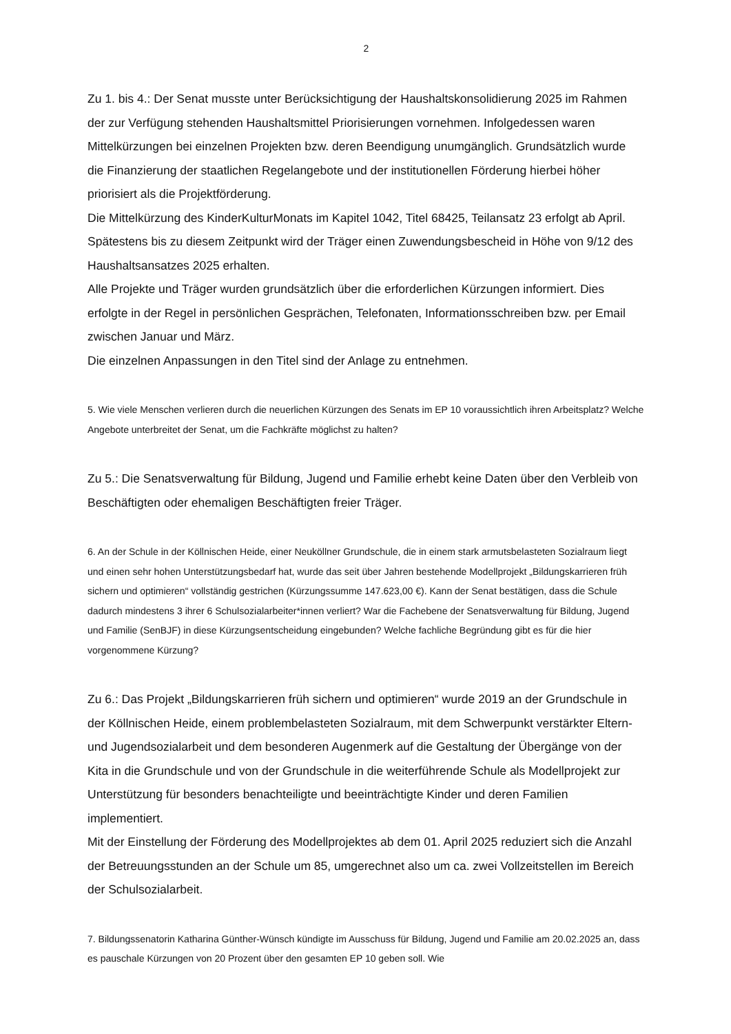2
Zu 1. bis 4.: Der Senat musste unter Berücksichtigung der Haushaltskonsolidierung 2025 im Rahmen der zur Verfügung stehenden Haushaltsmittel Priorisierungen vornehmen. Infolgedessen waren Mittelkürzungen bei einzelnen Projekten bzw. deren Beendigung unumgänglich. Grundsätzlich wurde die Finanzierung der staatlichen Regelangebote und der institutionellen Förderung hierbei höher priorisiert als die Projektförderung.
Die Mittelkürzung des KinderKulturMonats im Kapitel 1042, Titel 68425, Teilansatz 23 erfolgt ab April. Spätestens bis zu diesem Zeitpunkt wird der Träger einen Zuwendungsbescheid in Höhe von 9/12 des Haushaltsansatzes 2025 erhalten.
Alle Projekte und Träger wurden grundsätzlich über die erforderlichen Kürzungen informiert. Dies erfolgte in der Regel in persönlichen Gesprächen, Telefonaten, Informationsschreiben bzw. per Email zwischen Januar und März.
Die einzelnen Anpassungen in den Titel sind der Anlage zu entnehmen.
5. Wie viele Menschen verlieren durch die neuerlichen Kürzungen des Senats im EP 10 voraussichtlich ihren Arbeitsplatz? Welche Angebote unterbreitet der Senat, um die Fachkräfte möglichst zu halten?
Zu 5.: Die Senatsverwaltung für Bildung, Jugend und Familie erhebt keine Daten über den Verbleib von Beschäftigten oder ehemaligen Beschäftigten freier Träger.
6. An der Schule in der Köllnischen Heide, einer Neuköllner Grundschule, die in einem stark armutsbelasteten Sozialraum liegt und einen sehr hohen Unterstützungsbedarf hat, wurde das seit über Jahren bestehende Modellprojekt „Bildungskarrieren früh sichern und optimieren“ vollständig gestrichen (Kürzungssumme 147.623,00 €). Kann der Senat bestätigen, dass die Schule dadurch mindestens 3 ihrer 6 Schulsozialarbeiter*innen verliert? War die Fachebene der Senatsverwaltung für Bildung, Jugend und Familie (SenBJF) in diese Kürzungsentscheidung eingebunden? Welche fachliche Begründung gibt es für die hier vorgenommene Kürzung?
Zu 6.: Das Projekt „Bildungskarrieren früh sichern und optimieren“ wurde 2019 an der Grundschule in der Köllnischen Heide, einem problembelasteten Sozialraum, mit dem Schwerpunkt verstärkter Eltern- und Jugendsozialarbeit und dem besonderen Augenmerk auf die Gestaltung der Übergänge von der Kita in die Grundschule und von der Grundschule in die weiterführende Schule als Modellprojekt zur Unterstützung für besonders benachteiligte und beeinträchtigte Kinder und deren Familien implementiert.
Mit der Einstellung der Förderung des Modellprojektes ab dem 01. April 2025 reduziert sich die Anzahl der Betreuungsstunden an der Schule um 85, umgerechnet also um ca. zwei Vollzeitstellen im Bereich der Schulsozialarbeit.
7. Bildungssenatorin Katharina Günther-Wünsch kündigte im Ausschuss für Bildung, Jugend und Familie am 20.02.2025 an, dass es pauschale Kürzungen von 20 Prozent über den gesamten EP 10 geben soll. Wie